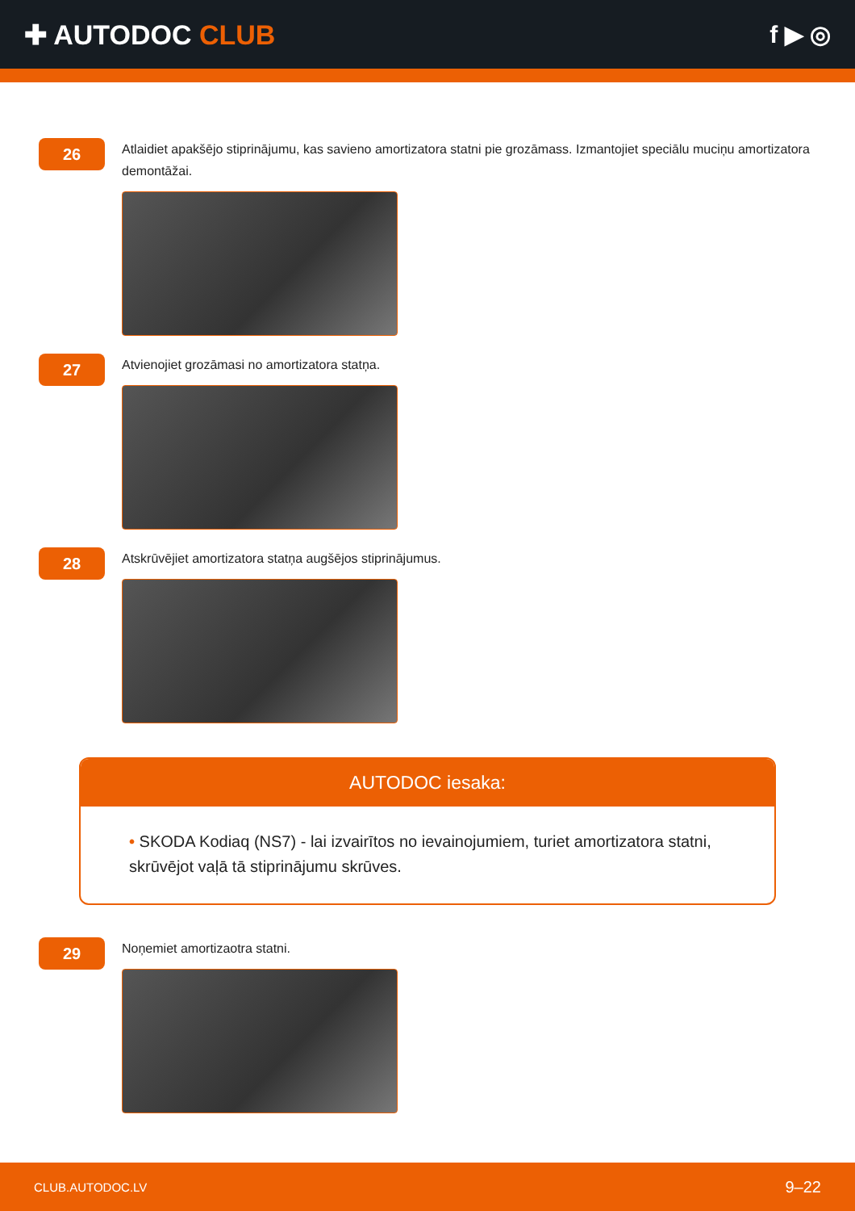✚ AUTODOC CLUB f ▶ ◎
26
Atlaidiet apakšējo stiprinājumu, kas savieno amortizatora statni pie grozāmass. Izmantojiet speciālu muciņu amortizatora demontāžai.
27
Atvienojiet grozāmasi no amortizatora statņa.
28
Atskrūvējiet amortizatora statņa augšējos stiprinājumus.
AUTODOC iesaka:
• SKODA Kodiaq (NS7) - lai izvairītos no ievainojumiem, turiet amortizatora statni, skrūvējot vaļā tā stiprinājumu skrūves.
29
Noņemiet amortizaotra statni.
CLUB.AUTODOC.LV 9–22